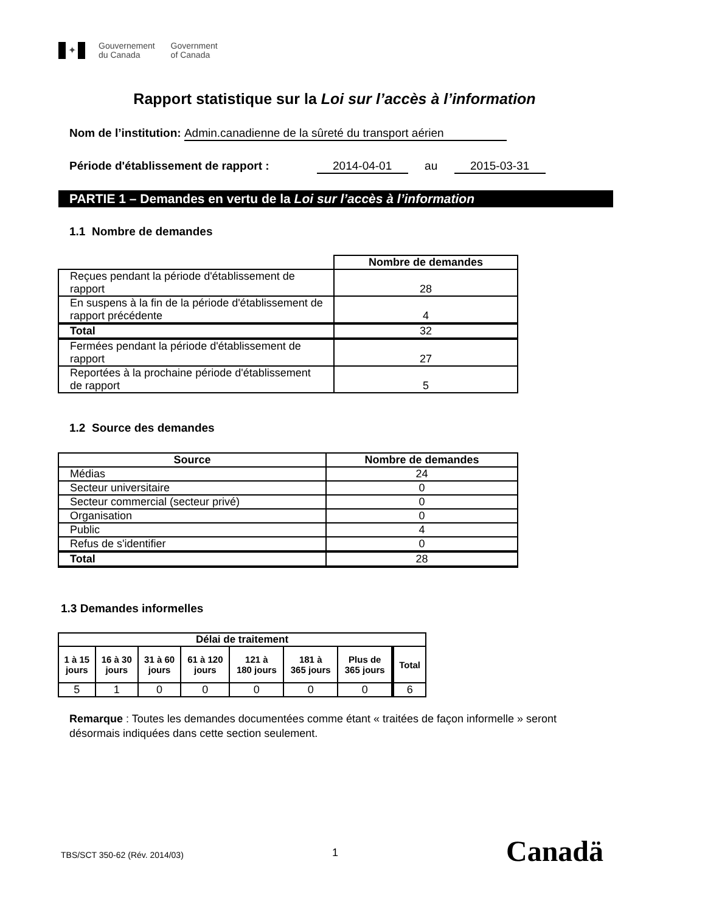✦
Gouvernement
du Canada
Government
of Canada
Rapport statistique sur la Loi sur l’accès à l’information
Nom de l’institution: Admin.canadienne de la sûreté du transport aérien
Période d'établissement de rapport : 2014-04-01 au 2015-03-31
PARTIE 1 – Demandes en vertu de la Loi sur l’accès à l’information
1.1 Nombre de demandes
| | Nombre de demandes |
| Reçues pendant la période d'établissement de rapport | 28 |
| En suspens à la fin de la période d'établissement de rapport précédente | 4 |
| Total | 32 |
| Fermées pendant la période d'établissement de rapport | 27 |
| Reportées à la prochaine période d'établissement de rapport | 5 |
1.2 Source des demandes
| Source | Nombre de demandes |
| --- | --- |
| Médias | 24 |
| Secteur universitaire | 0 |
| Secteur commercial (secteur privé) | 0 |
| Organisation | 0 |
| Public | 4 |
| Refus de s'identifier | 0 |
| Total | 28 |
1.3 Demandes informelles
| Délai de traitement | | | | | | | |
| --- | --- | --- | --- | --- | --- | --- | --- |
| 1 à 15 jours | 16 à 30 jours | 31 à 60 jours | 61 à 120 jours | 121 à 180 jours | 181 à 365 jours | Plus de 365 jours | Total |
| 5 | 1 | 0 | 0 | 0 | 0 | 0 | 6 |
Remarque : Toutes les demandes documentées comme étant « traitées de façon informelle » seront désormais indiquées dans cette section seulement.
TBS/SCT 350-62 (Rév. 2014/03) 1 Canadä